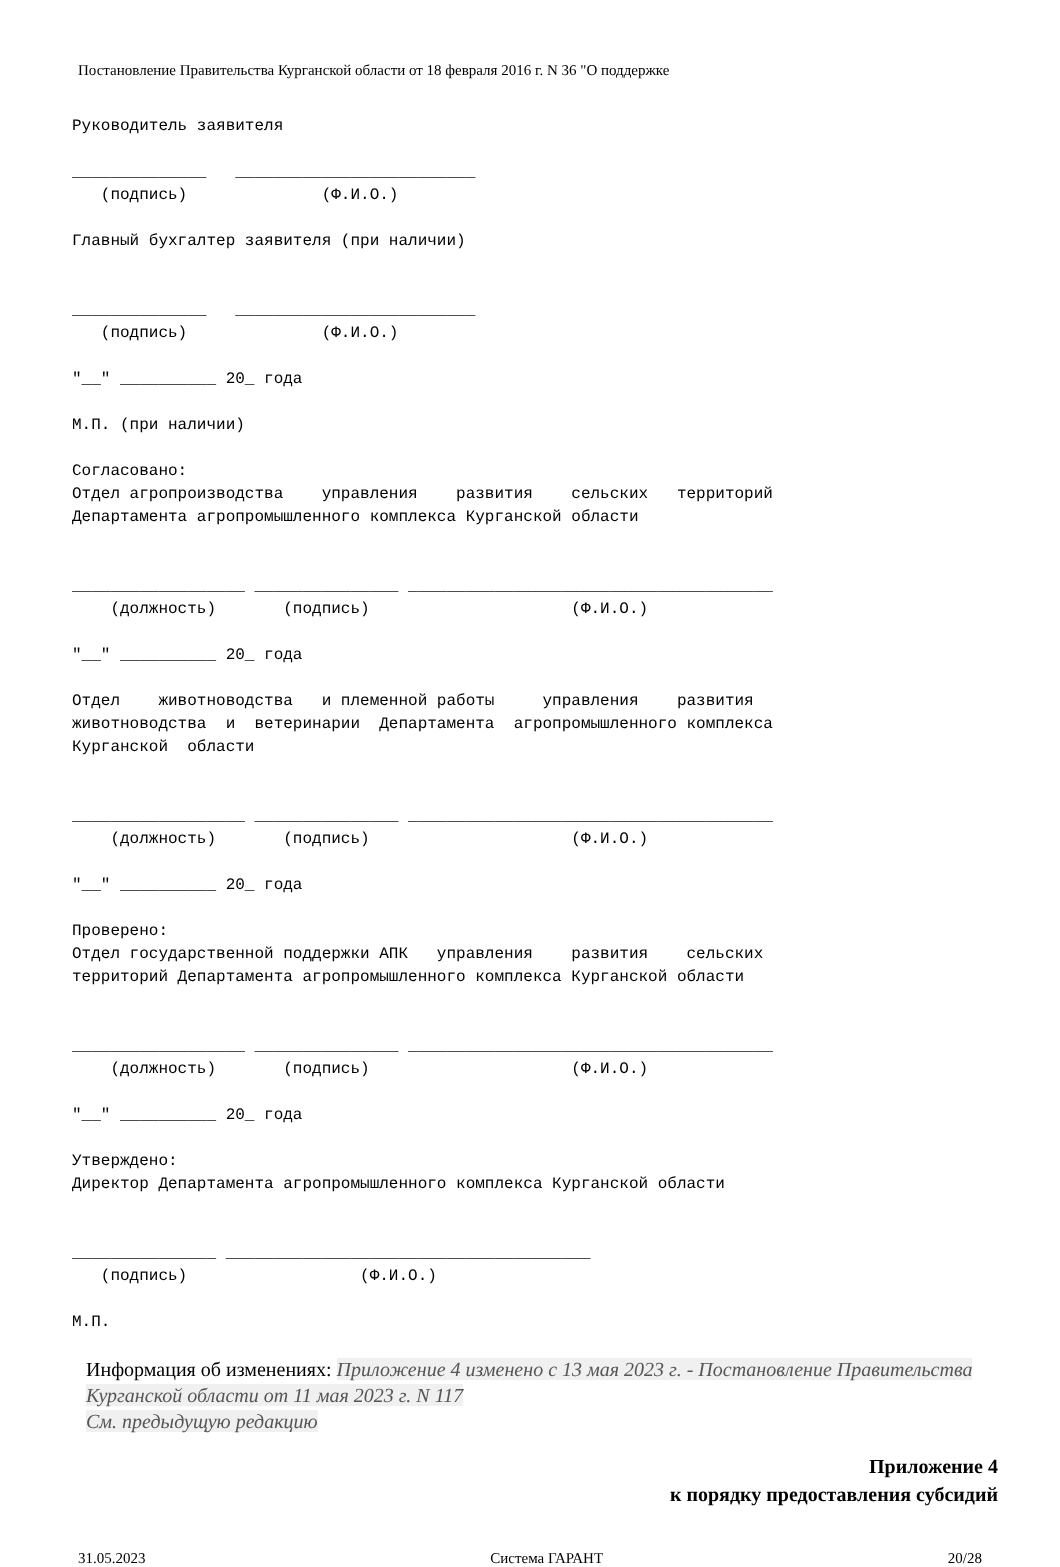Постановление Правительства Курганской области от 18 февраля 2016 г. N 36 "О поддержке
Руководитель заявителя

______________   _________________________
   (подпись)              (Ф.И.О.)

Главный бухгалтер заявителя (при наличии)


______________   _________________________
   (подпись)              (Ф.И.О.)

"__" __________ 20_ года

М.П. (при наличии)

Согласовано:
Отдел агропроизводства    управления    развития    сельских   территорий
Департамента агропромышленного комплекса Курганской области


__________________ _______________ ______________________________________
    (должность)       (подпись)                     (Ф.И.О.)

"__" __________ 20_ года

Отдел    животноводства   и племенной работы     управления    развития
животноводства  и  ветеринарии  Департамента  агропромышленного комплекса
Курганской  области


__________________ _______________ ______________________________________
    (должность)       (подпись)                     (Ф.И.О.)

"__" __________ 20_ года

Проверено:
Отдел государственной поддержки АПК   управления    развития    сельских
территорий Департамента агропромышленного комплекса Курганской области


__________________ _______________ ______________________________________
    (должность)       (подпись)                     (Ф.И.О.)

"__" __________ 20_ года

Утверждено:
Директор Департамента агропромышленного комплекса Курганской области


_______________ ______________________________________
   (подпись)                  (Ф.И.О.)

М.П.
Информация об изменениях: Приложение 4 изменено с 13 мая 2023 г. - Постановление Правительства Курганской области от 11 мая 2023 г. N 117
См. предыдущую редакцию
Приложение 4
к порядку предоставления субсидий
31.05.2023 Система ГАРАНТ 20/28